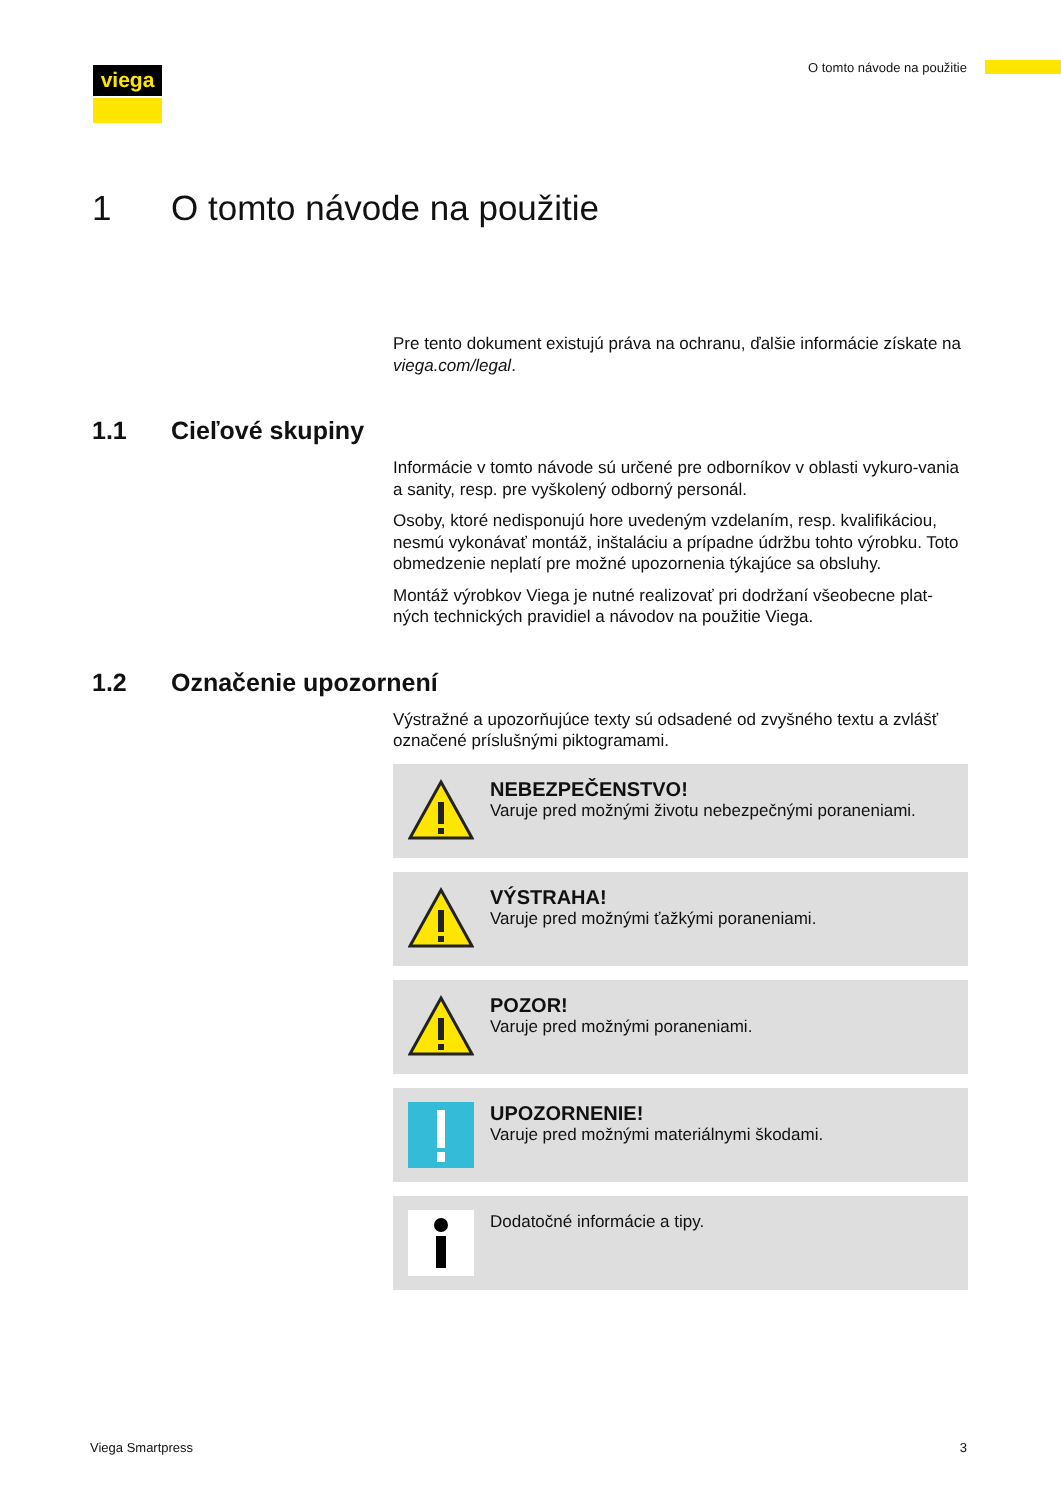viega O tomto návode na použitie
1 O tomto návode na použitie
Pre tento dokument existujú práva na ochranu, ďalšie informácie získate na viega.com/legal.
1.1 Cieľové skupiny
Informácie v tomto návode sú určené pre odborníkov v oblasti vykuro-vania a sanity, resp. pre vyškolený odborný personál.
Osoby, ktoré nedisponujú hore uvedeným vzdelaním, resp. kvalifikáciou, nesmú vykonávať montáž, inštaláciu a prípadne údržbu tohto výrobku. Toto obmedzenie neplatí pre možné upozornenia týkajúce sa obsluhy.
Montáž výrobkov Viega je nutné realizovať pri dodržaní všeobecne plat-ných technických pravidiel a návodov na použitie Viega.
1.2 Označenie upozornení
Výstražné a upozorňujúce texty sú odsadené od zvyšného textu a zvlášť označené príslušnými piktogramami.
NEBEZPEČENSTVO!
Varuje pred možnými životu nebezpečnými poraneniami.
VÝSTRAHA!
Varuje pred možnými ťažkými poraneniami.
POZOR!
Varuje pred možnými poraneniami.
UPOZORNENIE!
Varuje pred možnými materiálnymi škodami.
Dodatočné informácie a tipy.
Viega Smartpress 3